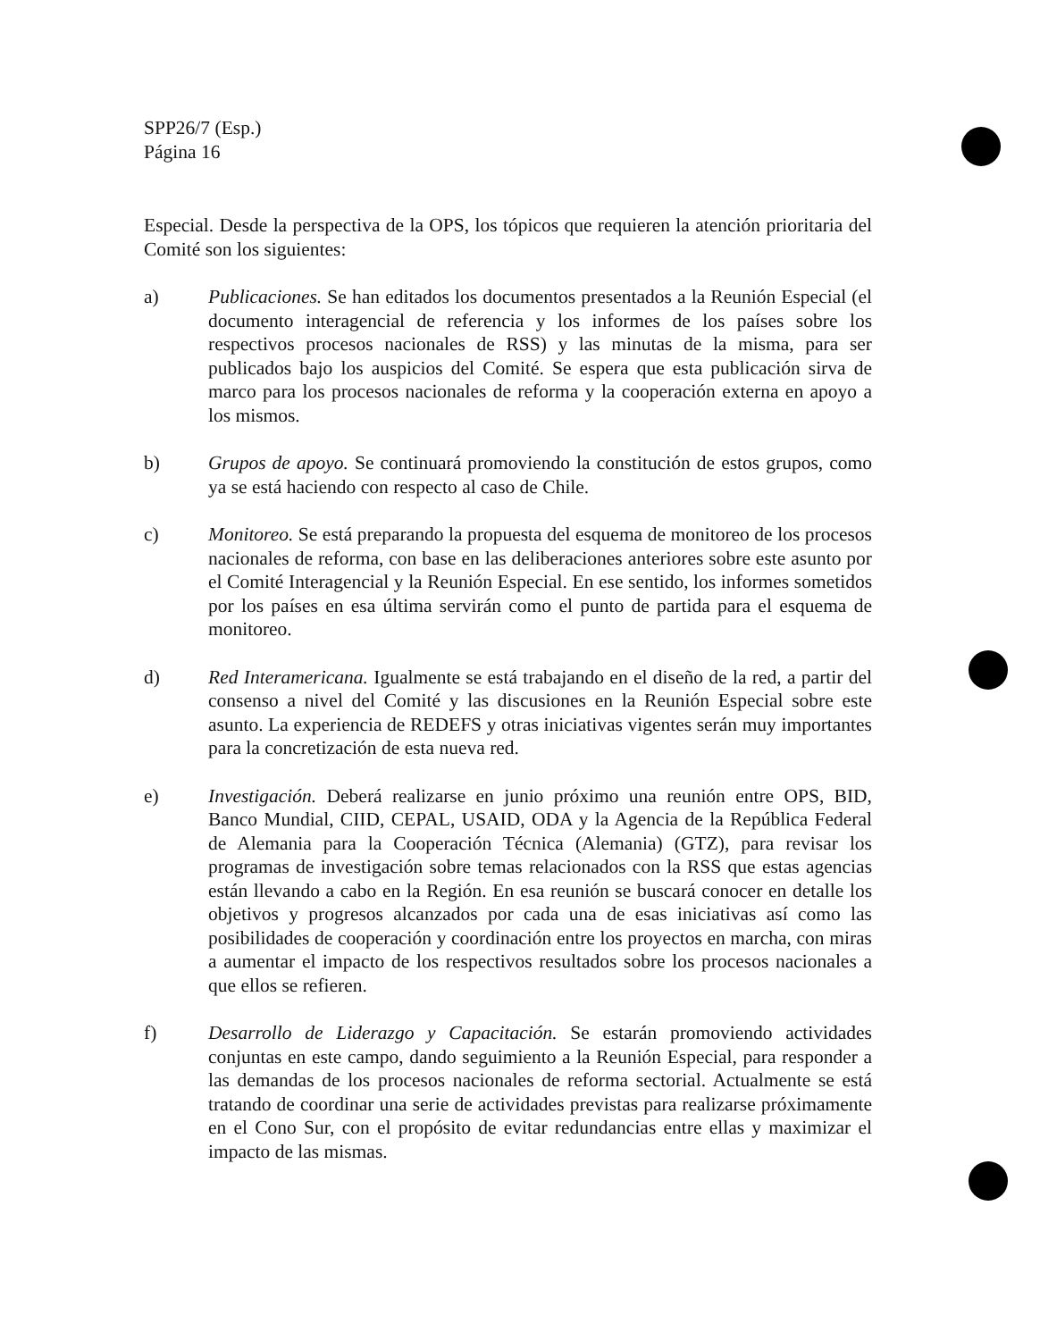SPP26/7 (Esp.)
Página 16
Especial. Desde la perspectiva de la OPS, los tópicos que requieren la atención prioritaria del Comité son los siguientes:
a) Publicaciones. Se han editados los documentos presentados a la Reunión Especial (el documento interagencial de referencia y los informes de los países sobre los respectivos procesos nacionales de RSS) y las minutas de la misma, para ser publicados bajo los auspicios del Comité. Se espera que esta publicación sirva de marco para los procesos nacionales de reforma y la cooperación externa en apoyo a los mismos.
b) Grupos de apoyo. Se continuará promoviendo la constitución de estos grupos, como ya se está haciendo con respecto al caso de Chile.
c) Monitoreo. Se está preparando la propuesta del esquema de monitoreo de los procesos nacionales de reforma, con base en las deliberaciones anteriores sobre este asunto por el Comité Interagencial y la Reunión Especial. En ese sentido, los informes sometidos por los países en esa última servirán como el punto de partida para el esquema de monitoreo.
d) Red Interamericana. Igualmente se está trabajando en el diseño de la red, a partir del consenso a nivel del Comité y las discusiones en la Reunión Especial sobre este asunto. La experiencia de REDEFS y otras iniciativas vigentes serán muy importantes para la concretización de esta nueva red.
e) Investigación. Deberá realizarse en junio próximo una reunión entre OPS, BID, Banco Mundial, CIID, CEPAL, USAID, ODA y la Agencia de la República Federal de Alemania para la Cooperación Técnica (Alemania) (GTZ), para revisar los programas de investigación sobre temas relacionados con la RSS que estas agencias están llevando a cabo en la Región. En esa reunión se buscará conocer en detalle los objetivos y progresos alcanzados por cada una de esas iniciativas así como las posibilidades de cooperación y coordinación entre los proyectos en marcha, con miras a aumentar el impacto de los respectivos resultados sobre los procesos nacionales a que ellos se refieren.
f) Desarrollo de Liderazgo y Capacitación. Se estarán promoviendo actividades conjuntas en este campo, dando seguimiento a la Reunión Especial, para responder a las demandas de los procesos nacionales de reforma sectorial. Actualmente se está tratando de coordinar una serie de actividades previstas para realizarse próximamente en el Cono Sur, con el propósito de evitar redundancias entre ellas y maximizar el impacto de las mismas.